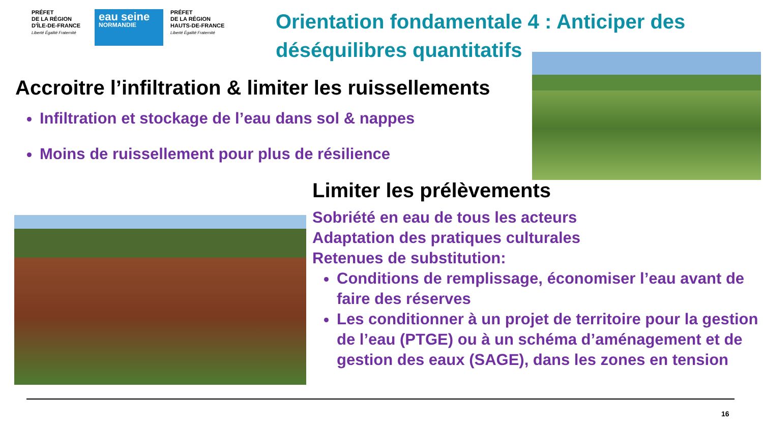PRÉFET
DE LA RÉGION
D'ÎLE-DE-FRANCE
Liberté Égalité Fraternité
eau seine
NORMANDIE
PRÉFET
DE LA RÉGION
HAUTS-DE-FRANCE
Liberté Égalité Fraternité
Orientation fondamentale 4 : Anticiper des déséquilibres quantitatifs
Accroitre l’infiltration & limiter les ruissellements
Infiltration et stockage de l’eau dans sol & nappes
Moins de ruissellement pour plus de résilience
Limiter les prélèvements
Sobriété en eau de tous les acteurs
Adaptation des pratiques culturales
Retenues de substitution:
Conditions de remplissage, économiser l’eau avant de faire des réserves
Les conditionner à un projet de territoire pour la gestion de l’eau (PTGE) ou à un schéma d’aménagement et de gestion des eaux (SAGE), dans les zones en tension
16